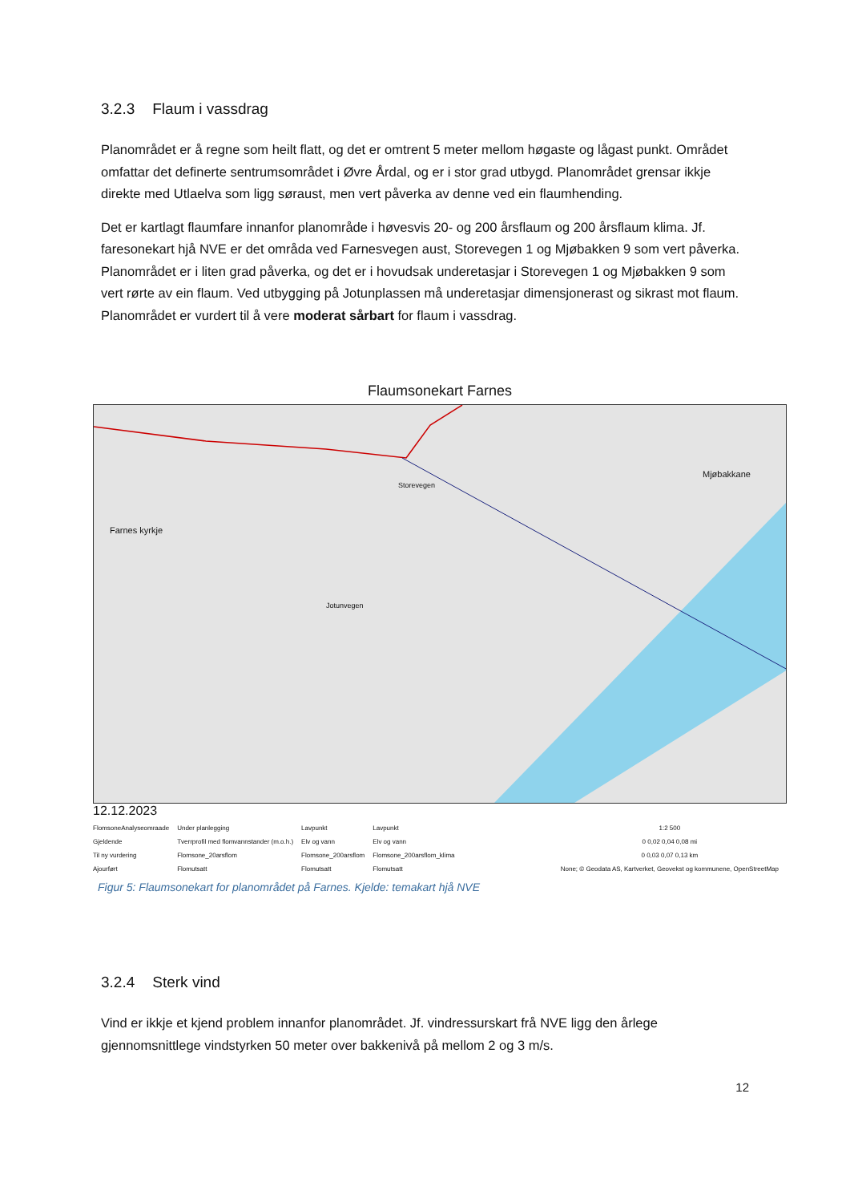3.2.3 Flaum i vassdrag
Planområdet er å regne som heilt flatt, og det er omtrent 5 meter mellom høgaste og lågast punkt. Området omfattar det definerte sentrumsområdet i Øvre Årdal, og er i stor grad utbygd. Planområdet grensar ikkje direkte med Utlaelva som ligg søraust, men vert påverka av denne ved ein flaumhending.
Det er kartlagt flaumfare innanfor planområde i høvesvis 20- og 200 årsflaum og 200 årsflaum klima. Jf. faresonekart hjå NVE er det områda ved Farnesvegen aust, Storevegen 1 og Mjøbakken 9 som vert påverka. Planområdet er i liten grad påverka, og det er i hovudsak underetasjar i Storevegen 1 og Mjøbakken 9 som vert rørte av ein flaum. Ved utbygging på Jotunplassen må underetasjar dimensjonerast og sikrast mot flaum. Planområdet er vurdert til å vere moderat sårbart for flaum i vassdrag.
Flaumsonekart Farnes
Farnes kyrkje
Mjøbakkane
Jotunvegen
Storevegen
12.12.2023
FlomsoneAnalyseomraade
Gjeldende
Til ny vurdering
Ajourført
Under planlegging
Tverrprofil med flomvannstander (m.o.h.)
Flomsone_20arsflom
Flomutsatt
Lavpunkt
Elv og vann
Flomsone_200arsflom
Flomutsatt
Lavpunkt
Elv og vann
Flomsone_200arsflom_klima
Flomutsatt
1:2 500
0 0,02 0,04 0,08 mi
0 0,03 0,07 0,13 km
None; © Geodata AS, Kartverket, Geovekst og kommunene, OpenStreetMap
Figur 5: Flaumsonekart for planområdet på Farnes. Kjelde: temakart hjå NVE
3.2.4 Sterk vind
Vind er ikkje et kjend problem innanfor planområdet. Jf. vindressurskart frå NVE ligg den årlege gjennomsnittlege vindstyrken 50 meter over bakkenivå på mellom 2 og 3 m/s.
12